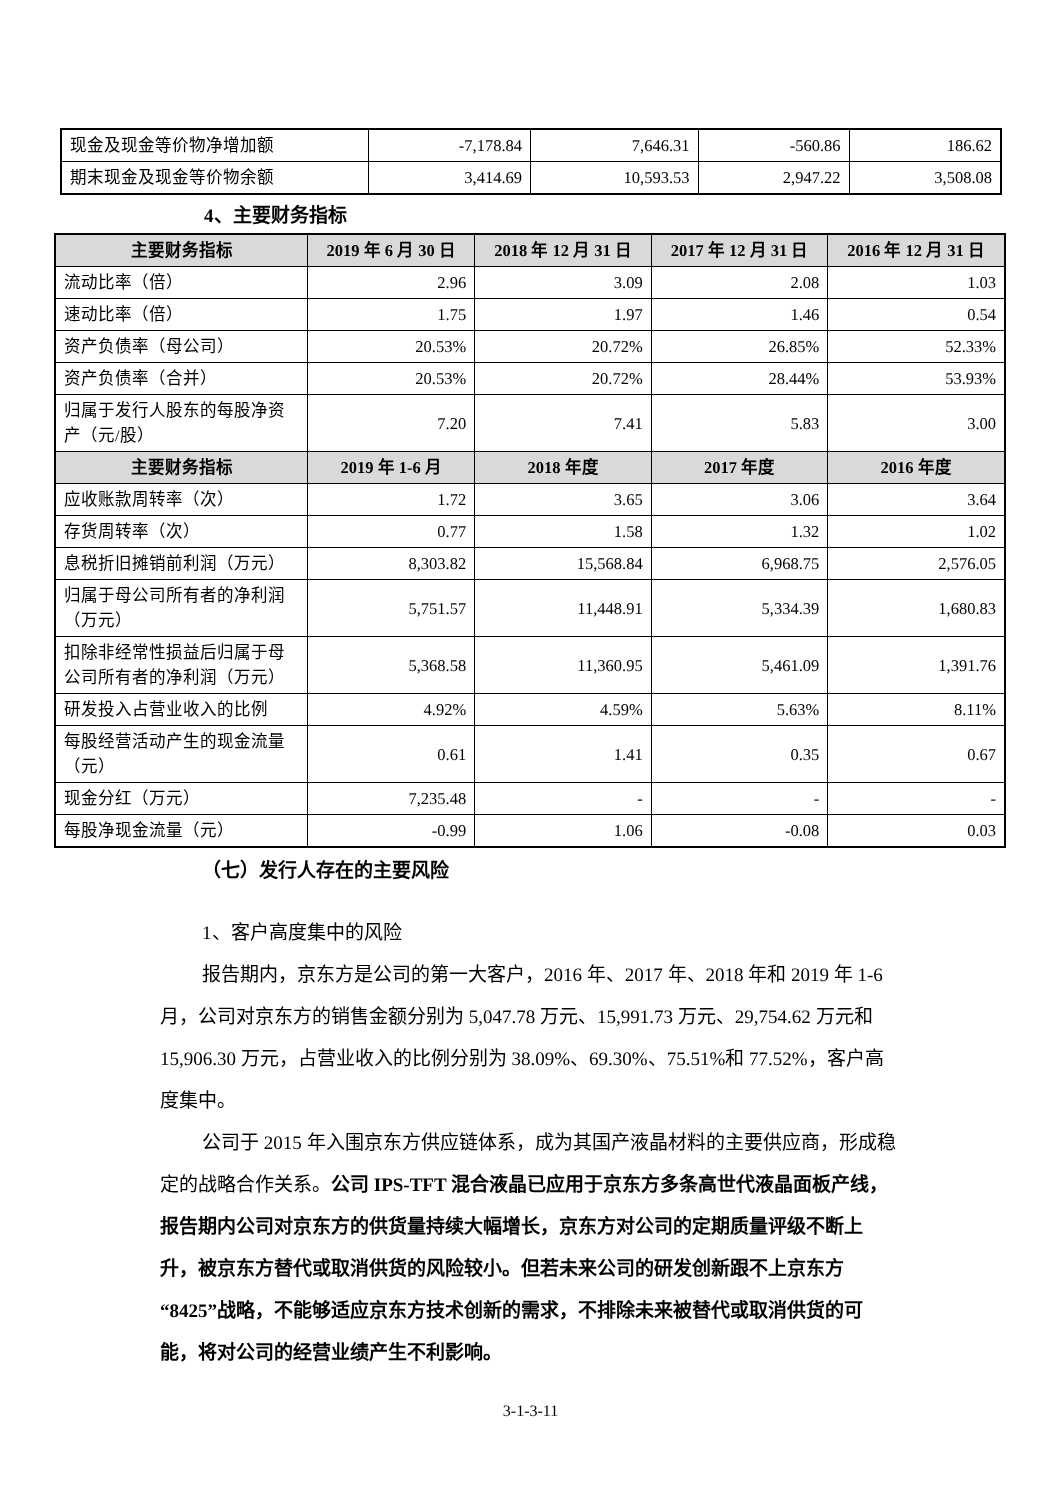| 现金及现金等价物净增加额 | -7,178.84 | 7,646.31 | -560.86 | 186.62 |
| 期末现金及现金等价物余额 | 3,414.69 | 10,593.53 | 2,947.22 | 3,508.08 |
4、主要财务指标
| 主要财务指标 | 2019 年 6 月 30 日 | 2018 年 12 月 31 日 | 2017 年 12 月 31 日 | 2016 年 12 月 31 日 |
| --- | --- | --- | --- | --- |
| 流动比率（倍） | 2.96 | 3.09 | 2.08 | 1.03 |
| 速动比率（倍） | 1.75 | 1.97 | 1.46 | 0.54 |
| 资产负债率（母公司） | 20.53% | 20.72% | 26.85% | 52.33% |
| 资产负债率（合并） | 20.53% | 20.72% | 28.44% | 53.93% |
| 归属于发行人股东的每股净资产（元/股） | 7.20 | 7.41 | 5.83 | 3.00 |
| 主要财务指标 | 2019 年 1-6 月 | 2018 年度 | 2017 年度 | 2016 年度 |
| 应收账款周转率（次） | 1.72 | 3.65 | 3.06 | 3.64 |
| 存货周转率（次） | 0.77 | 1.58 | 1.32 | 1.02 |
| 息税折旧摊销前利润（万元） | 8,303.82 | 15,568.84 | 6,968.75 | 2,576.05 |
| 归属于母公司所有者的净利润（万元） | 5,751.57 | 11,448.91 | 5,334.39 | 1,680.83 |
| 扣除非经常性损益后归属于母公司所有者的净利润（万元） | 5,368.58 | 11,360.95 | 5,461.09 | 1,391.76 |
| 研发投入占营业收入的比例 | 4.92% | 4.59% | 5.63% | 8.11% |
| 每股经营活动产生的现金流量（元） | 0.61 | 1.41 | 0.35 | 0.67 |
| 现金分红（万元） | 7,235.48 | - | - | - |
| 每股净现金流量（元） | -0.99 | 1.06 | -0.08 | 0.03 |
（七）发行人存在的主要风险
1、客户高度集中的风险
报告期内，京东方是公司的第一大客户，2016 年、2017 年、2018 年和 2019 年 1-6 月，公司对京东方的销售金额分别为 5,047.78 万元、15,991.73 万元、29,754.62 万元和 15,906.30 万元，占营业收入的比例分别为 38.09%、69.30%、75.51%和 77.52%，客户高度集中。
公司于 2015 年入围京东方供应链体系，成为其国产液晶材料的主要供应商，形成稳定的战略合作关系。公司 IPS-TFT 混合液晶已应用于京东方多条高世代液晶面板产线，报告期内公司对京东方的供货量持续大幅增长，京东方对公司的定期质量评级不断上升，被京东方替代或取消供货的风险较小。但若未来公司的研发创新跟不上京东方“8425”战略，不能够适应京东方技术创新的需求，不排除未来被替代或取消供货的可能，将对公司的经营业绩产生不利影响。
3-1-3-11